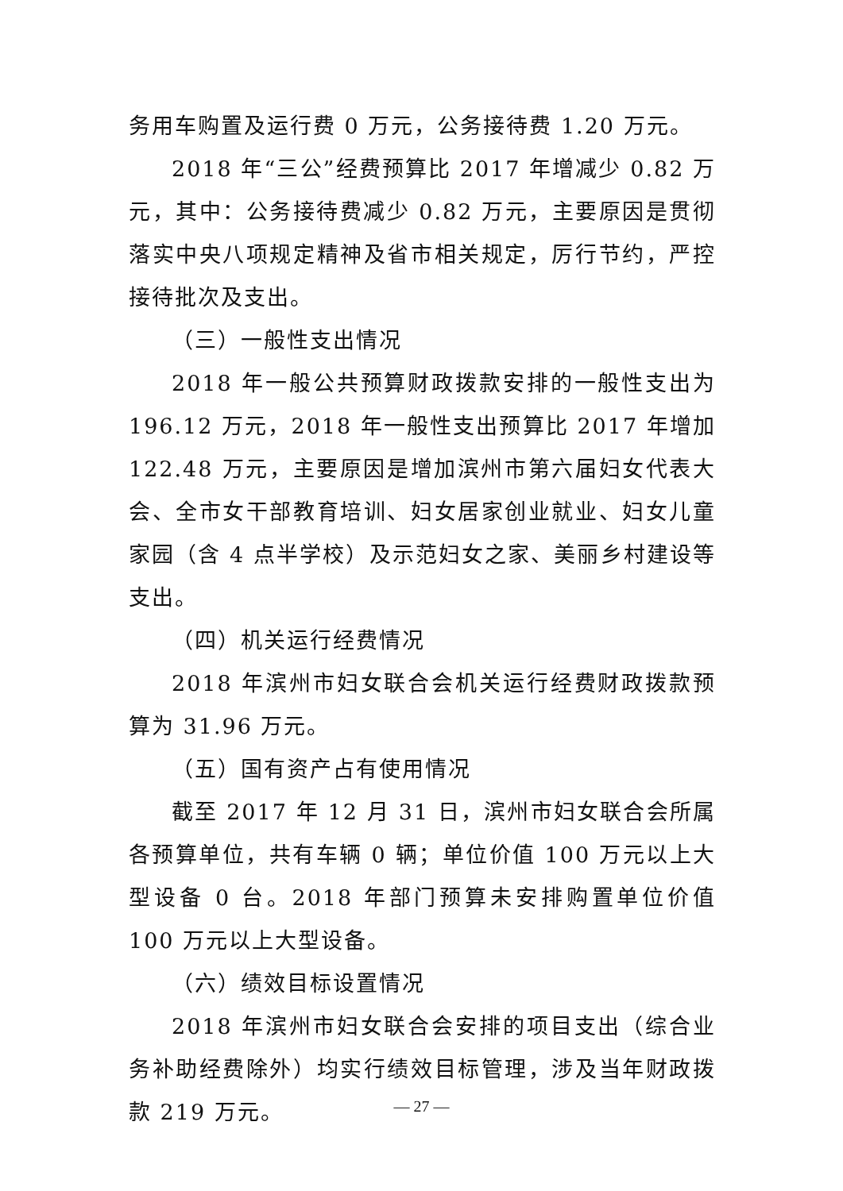务用车购置及运行费 0 万元，公务接待费 1.20 万元。
2018 年“三公”经费预算比 2017 年增减少 0.82 万元，其中：公务接待费减少 0.82 万元，主要原因是贯彻落实中央八项规定精神及省市相关规定，厉行节约，严控接待批次及支出。
（三）一般性支出情况
2018 年一般公共预算财政拨款安排的一般性支出为 196.12 万元，2018 年一般性支出预算比 2017 年增加 122.48 万元，主要原因是增加滨州市第六届妇女代表大会、全市女干部教育培训、妇女居家创业就业、妇女儿童家园（含 4 点半学校）及示范妇女之家、美丽乡村建设等支出。
（四）机关运行经费情况
2018 年滨州市妇女联合会机关运行经费财政拨款预算为 31.96 万元。
（五）国有资产占有使用情况
截至 2017 年 12 月 31 日，滨州市妇女联合会所属各预算单位，共有车辆 0 辆；单位价值 100 万元以上大型设备 0 台。2018 年部门预算未安排购置单位价值 100 万元以上大型设备。
（六）绩效目标设置情况
2018 年滨州市妇女联合会安排的项目支出（综合业务补助经费除外）均实行绩效目标管理，涉及当年财政拨款 219 万元。
— 27 —